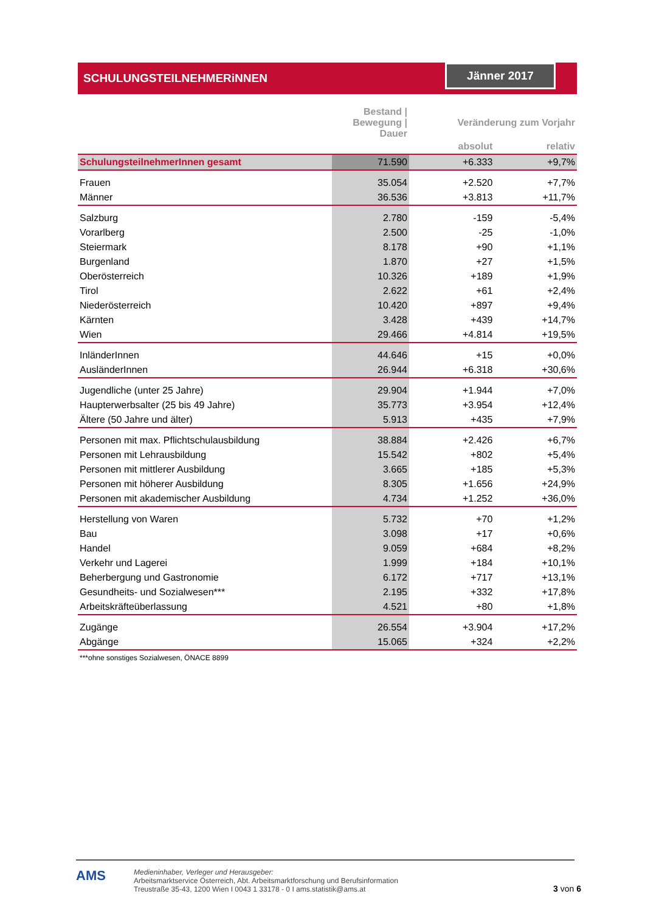SCHULUNGSTEILNEHMERiNNEN
Jänner 2017
| | Bestand / Bewegung / Dauer | Veränderung zum Vorjahr | |
| --- | --- | --- | --- |
| | | absolut | relativ |
| SchulungsteilnehmerInnen gesamt | 71.590 | +6.333 | +9,7% |
| Frauen | 35.054 | +2.520 | +7,7% |
| Männer | 36.536 | +3.813 | +11,7% |
| Salzburg | 2.780 | -159 | -5,4% |
| Vorarlberg | 2.500 | -25 | -1,0% |
| Steiermark | 8.178 | +90 | +1,1% |
| Burgenland | 1.870 | +27 | +1,5% |
| Oberösterreich | 10.326 | +189 | +1,9% |
| Tirol | 2.622 | +61 | +2,4% |
| Niederösterreich | 10.420 | +897 | +9,4% |
| Kärnten | 3.428 | +439 | +14,7% |
| Wien | 29.466 | +4.814 | +19,5% |
| InländerInnen | 44.646 | +15 | +0,0% |
| AusländerInnen | 26.944 | +6.318 | +30,6% |
| Jugendliche (unter 25 Jahre) | 29.904 | +1.944 | +7,0% |
| Haupterwerbsalter (25 bis 49 Jahre) | 35.773 | +3.954 | +12,4% |
| Ältere (50 Jahre und älter) | 5.913 | +435 | +7,9% |
| Personen mit max. Pflichtschulausbildung | 38.884 | +2.426 | +6,7% |
| Personen mit Lehrausbildung | 15.542 | +802 | +5,4% |
| Personen mit mittlerer Ausbildung | 3.665 | +185 | +5,3% |
| Personen mit höherer Ausbildung | 8.305 | +1.656 | +24,9% |
| Personen mit akademischer Ausbildung | 4.734 | +1.252 | +36,0% |
| Herstellung von Waren | 5.732 | +70 | +1,2% |
| Bau | 3.098 | +17 | +0,6% |
| Handel | 9.059 | +684 | +8,2% |
| Verkehr und Lagerei | 1.999 | +184 | +10,1% |
| Beherbergung und Gastronomie | 6.172 | +717 | +13,1% |
| Gesundheits- und Sozialwesen*** | 2.195 | +332 | +17,8% |
| Arbeitskräfteüberlassung | 4.521 | +80 | +1,8% |
| Zugänge | 26.554 | +3.904 | +17,2% |
| Abgänge | 15.065 | +324 | +2,2% |
| ***ohne sonstiges Sozialwesen, ÖNACE 8899 | | | |
AMS
Medieninhaber, Verleger und Herausgeber:
Arbeitsmarktservice Österreich, Abt. Arbeitsmarktforschung und Berufsinformation
Treustraße 35-43, 1200 Wien I 0043 1 33178 - 0 I ams.statistik@ams.at
3 von 6